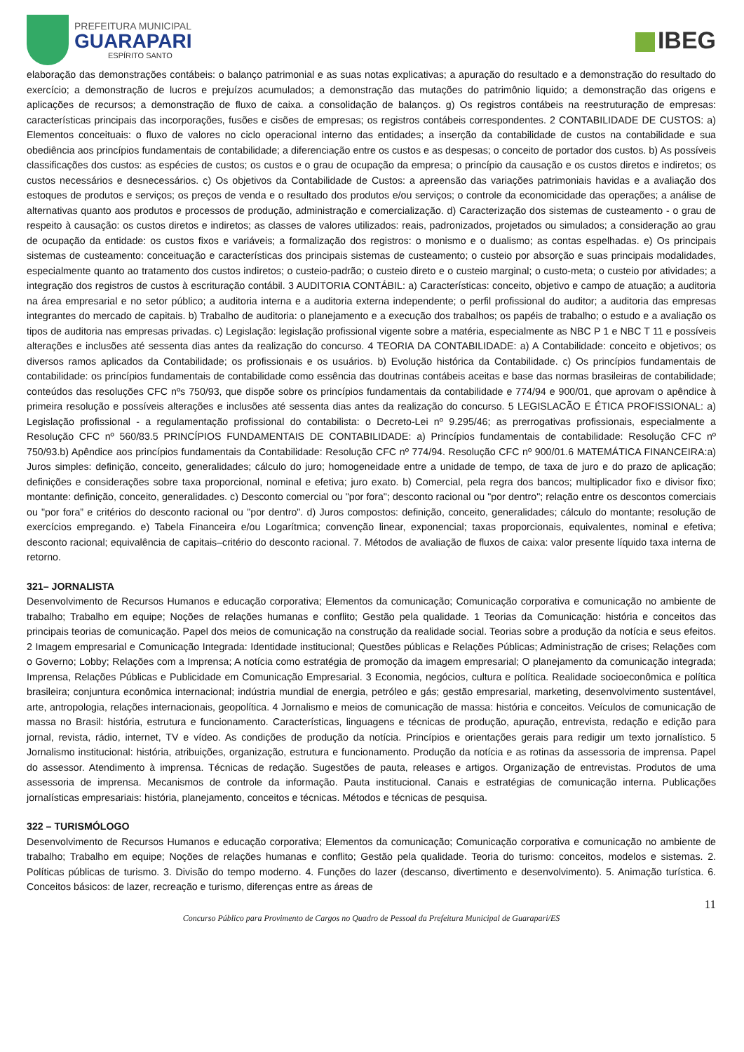PREFEITURA MUNICIPAL
GUARAPARI
ESPÍRITO SANTO
IBEG
elaboração das demonstrações contábeis: o balanço patrimonial e as suas notas explicativas; a apuração do resultado e a demonstração do resultado do exercício; a demonstração de lucros e prejuízos acumulados; a demonstração das mutações do patrimônio liquido; a demonstração das origens e aplicações de recursos; a demonstração de fluxo de caixa. a consolidação de balanços. g) Os registros contábeis na reestruturação de empresas: características principais das incorporações, fusões e cisões de empresas; os registros contábeis correspondentes. 2 CONTABILIDADE DE CUSTOS: a) Elementos conceituais: o fluxo de valores no ciclo operacional interno das entidades; a inserção da contabilidade de custos na contabilidade e sua obediência aos princípios fundamentais de contabilidade; a diferenciação entre os custos e as despesas; o conceito de portador dos custos. b) As possíveis classificações dos custos: as espécies de custos; os custos e o grau de ocupação da empresa; o princípio da causação e os custos diretos e indiretos; os custos necessários e desnecessários. c) Os objetivos da Contabilidade de Custos: a apreensão das variações patrimoniais havidas e a avaliação dos estoques de produtos e serviços; os preços de venda e o resultado dos produtos e/ou serviços; o controle da economicidade das operações; a análise de alternativas quanto aos produtos e processos de produção, administração e comercialização. d) Caracterização dos sistemas de custeamento - o grau de respeito à causação: os custos diretos e indiretos; as classes de valores utilizados: reais, padronizados, projetados ou simulados; a consideração ao grau de ocupação da entidade: os custos fixos e variáveis; a formalização dos registros: o monismo e o dualismo; as contas espelhadas. e) Os principais sistemas de custeamento: conceituação e características dos principais sistemas de custeamento; o custeio por absorção e suas principais modalidades, especialmente quanto ao tratamento dos custos indiretos; o custeio-padrão; o custeio direto e o custeio marginal; o custo-meta; o custeio por atividades; a integração dos registros de custos à escrituração contábil. 3 AUDITORIA CONTÁBIL: a) Características: conceito, objetivo e campo de atuação; a auditoria na área empresarial e no setor público; a auditoria interna e a auditoria externa independente; o perfil profissional do auditor; a auditoria das empresas integrantes do mercado de capitais. b) Trabalho de auditoria: o planejamento e a execução dos trabalhos; os papéis de trabalho; o estudo e a avaliação os tipos de auditoria nas empresas privadas. c) Legislação: legislação profissional vigente sobre a matéria, especialmente as NBC P 1 e NBC T 11 e possíveis alterações e inclusões até sessenta dias antes da realização do concurso. 4 TEORIA DA CONTABILIDADE: a) A Contabilidade: conceito e objetivos; os diversos ramos aplicados da Contabilidade; os profissionais e os usuários. b) Evolução histórica da Contabilidade. c) Os princípios fundamentais de contabilidade: os princípios fundamentais de contabilidade como essência das doutrinas contábeis aceitas e base das normas brasileiras de contabilidade; conteúdos das resoluções CFC nºs 750/93, que dispõe sobre os princípios fundamentais da contabilidade e 774/94 e 900/01, que aprovam o apêndice à primeira resolução e possíveis alterações e inclusões até sessenta dias antes da realização do concurso. 5 LEGISLACÃO E ÉTICA PROFISSIONAL: a) Legislação profissional - a regulamentação profissional do contabilista: o Decreto-Lei nº 9.295/46; as prerrogativas profissionais, especialmente a Resolução CFC nº 560/83.5 PRINCÍPIOS FUNDAMENTAIS DE CONTABILIDADE: a) Princípios fundamentais de contabilidade: Resolução CFC nº 750/93.b) Apêndice aos princípios fundamentais da Contabilidade: Resolução CFC nº 774/94. Resolução CFC nº 900/01.6 MATEMÁTICA FINANCEIRA:a) Juros simples: definição, conceito, generalidades; cálculo do juro; homogeneidade entre a unidade de tempo, de taxa de juro e do prazo de aplicação; definições e considerações sobre taxa proporcional, nominal e efetiva; juro exato. b) Comercial, pela regra dos bancos; multiplicador fixo e divisor fixo; montante: definição, conceito, generalidades. c) Desconto comercial ou "por fora"; desconto racional ou "por dentro"; relação entre os descontos comerciais ou "por fora” e critérios do desconto racional ou "por dentro". d) Juros compostos: definição, conceito, generalidades; cálculo do montante; resolução de exercícios empregando. e) Tabela Financeira e/ou Logarítmica; convenção linear, exponencial; taxas proporcionais, equivalentes, nominal e efetiva; desconto racional; equivalência de capitais–critério do desconto racional. 7. Métodos de avaliação de fluxos de caixa: valor presente líquido taxa interna de retorno.
321– JORNALISTA
Desenvolvimento de Recursos Humanos e educação corporativa; Elementos da comunicação; Comunicação corporativa e comunicação no ambiente de trabalho; Trabalho em equipe; Noções de relações humanas e conflito; Gestão pela qualidade. 1 Teorias da Comunicação: história e conceitos das principais teorias de comunicação. Papel dos meios de comunicação na construção da realidade social. Teorias sobre a produção da notícia e seus efeitos. 2 Imagem empresarial e Comunicação Integrada: Identidade institucional; Questões públicas e Relações Públicas; Administração de crises; Relações com o Governo; Lobby; Relações com a Imprensa; A notícia como estratégia de promoção da imagem empresarial; O planejamento da comunicação integrada; Imprensa, Relações Públicas e Publicidade em Comunicação Empresarial. 3 Economia, negócios, cultura e política. Realidade socioeconômica e política brasileira; conjuntura econômica internacional; indústria mundial de energia, petróleo e gás; gestão empresarial, marketing, desenvolvimento sustentável, arte, antropologia, relações internacionais, geopolítica. 4 Jornalismo e meios de comunicação de massa: história e conceitos. Veículos de comunicação de massa no Brasil: história, estrutura e funcionamento. Características, linguagens e técnicas de produção, apuração, entrevista, redação e edição para jornal, revista, rádio, internet, TV e vídeo. As condições de produção da notícia. Princípios e orientações gerais para redigir um texto jornalístico. 5 Jornalismo institucional: história, atribuições, organização, estrutura e funcionamento. Produção da notícia e as rotinas da assessoria de imprensa. Papel do assessor. Atendimento à imprensa. Técnicas de redação. Sugestões de pauta, releases e artigos. Organização de entrevistas. Produtos de uma assessoria de imprensa. Mecanismos de controle da informação. Pauta institucional. Canais e estratégias de comunicação interna. Publicações jornalísticas empresariais: história, planejamento, conceitos e técnicas. Métodos e técnicas de pesquisa.
322 – TURISMÓLOGO
Desenvolvimento de Recursos Humanos e educação corporativa; Elementos da comunicação; Comunicação corporativa e comunicação no ambiente de trabalho; Trabalho em equipe; Noções de relações humanas e conflito; Gestão pela qualidade. Teoria do turismo: conceitos, modelos e sistemas. 2. Políticas públicas de turismo. 3. Divisão do tempo moderno. 4. Funções do lazer (descanso, divertimento e desenvolvimento). 5. Animação turística. 6. Conceitos básicos: de lazer, recreação e turismo, diferenças entre as áreas de
11
Concurso Público para Provimento de Cargos no Quadro de Pessoal da Prefeitura Municipal de Guarapari/ES